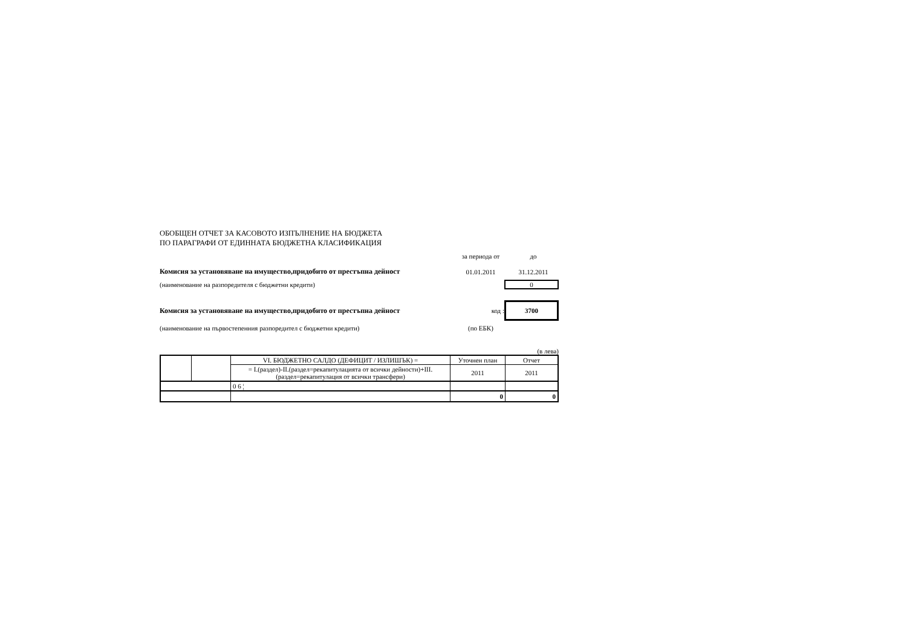ОБОБЩЕН ОТЧЕТ ЗА КАСОВОТО ИЗПЪЛНЕНИЕ НА БЮДЖЕТА
ПО ПАРАГРАФИ ОТ ЕДИННАТА БЮДЖЕТНА КЛАСИФИКАЦИЯ
за периода от до
Комисия за установяване на имущество,придобито от престъпна дейност 01.01.2011 31.12.2011
(наименование на разпоредителя с бюджетни кредити) 0
Комисия за установяване на имущество,придобито от престъпна дейност код : 3700
(наименование на първостепенния разпоредител с бюджетни кредити) (по ЕБК)
(в лева)
| | | VI. БЮДЖЕТНО САЛДО (ДЕФИЦИТ / ИЗЛИШЪК) = | Уточнен план | Отчет |
| | | = I.(раздел)-II.(раздел=рекапитулацията от всички дейности)+III.(раздел=рекапитулация от всички трансфери) | 2011 | 2011 |
| | | 0 6 ¦ | | |
| | | | 0 | 0 |